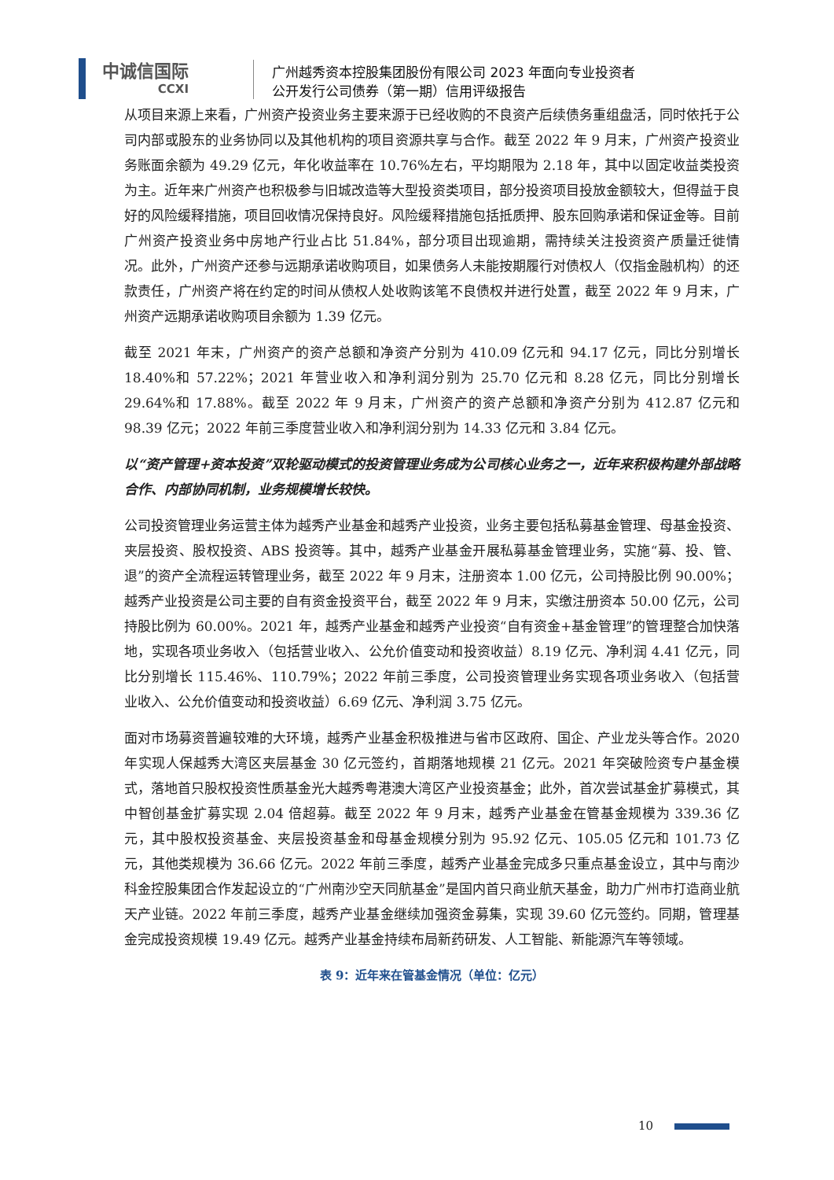中诚信国际
CCXI
广州越秀资本控股集团股份有限公司 2023 年面向专业投资者
公开发行公司债券（第一期）信用评级报告
从项目来源上来看，广州资产投资业务主要来源于已经收购的不良资产后续债务重组盘活，同时依托于公司内部或股东的业务协同以及其他机构的项目资源共享与合作。截至 2022 年 9 月末，广州资产投资业务账面余额为 49.29 亿元，年化收益率在 10.76%左右，平均期限为 2.18 年，其中以固定收益类投资为主。近年来广州资产也积极参与旧城改造等大型投资类项目，部分投资项目投放金额较大，但得益于良好的风险缓释措施，项目回收情况保持良好。风险缓释措施包括抵质押、股东回购承诺和保证金等。目前广州资产投资业务中房地产行业占比 51.84%，部分项目出现逾期，需持续关注投资资产质量迁徙情况。此外，广州资产还参与远期承诺收购项目，如果债务人未能按期履行对债权人（仅指金融机构）的还款责任，广州资产将在约定的时间从债权人处收购该笔不良债权并进行处置，截至 2022 年 9 月末，广州资产远期承诺收购项目余额为 1.39 亿元。
截至 2021 年末，广州资产的资产总额和净资产分别为 410.09 亿元和 94.17 亿元，同比分别增长 18.40%和 57.22%；2021 年营业收入和净利润分别为 25.70 亿元和 8.28 亿元，同比分别增长 29.64%和 17.88%。截至 2022 年 9 月末，广州资产的资产总额和净资产分别为 412.87 亿元和 98.39 亿元；2022 年前三季度营业收入和净利润分别为 14.33 亿元和 3.84 亿元。
以“资产管理+资本投资”双轮驱动模式的投资管理业务成为公司核心业务之一，近年来积极构建外部战略合作、内部协同机制，业务规模增长较快。
公司投资管理业务运营主体为越秀产业基金和越秀产业投资，业务主要包括私募基金管理、母基金投资、夹层投资、股权投资、ABS 投资等。其中，越秀产业基金开展私募基金管理业务，实施“募、投、管、退”的资产全流程运转管理业务，截至 2022 年 9 月末，注册资本 1.00 亿元，公司持股比例 90.00%；越秀产业投资是公司主要的自有资金投资平台，截至 2022 年 9 月末，实缴注册资本 50.00 亿元，公司持股比例为 60.00%。2021 年，越秀产业基金和越秀产业投资“自有资金+基金管理”的管理整合加快落地，实现各项业务收入（包括营业收入、公允价值变动和投资收益）8.19 亿元、净利润 4.41 亿元，同比分别增长 115.46%、110.79%；2022 年前三季度，公司投资管理业务实现各项业务收入（包括营业收入、公允价值变动和投资收益）6.69 亿元、净利润 3.75 亿元。
面对市场募资普遍较难的大环境，越秀产业基金积极推进与省市区政府、国企、产业龙头等合作。2020 年实现人保越秀大湾区夹层基金 30 亿元签约，首期落地规模 21 亿元。2021 年突破险资专户基金模式，落地首只股权投资性质基金光大越秀粤港澳大湾区产业投资基金；此外，首次尝试基金扩募模式，其中智创基金扩募实现 2.04 倍超募。截至 2022 年 9 月末，越秀产业基金在管基金规模为 339.36 亿元，其中股权投资基金、夹层投资基金和母基金规模分别为 95.92 亿元、105.05 亿元和 101.73 亿元，其他类规模为 36.66 亿元。2022 年前三季度，越秀产业基金完成多只重点基金设立，其中与南沙科金控股集团合作发起设立的“广州南沙空天同航基金”是国内首只商业航天基金，助力广州市打造商业航天产业链。2022 年前三季度，越秀产业基金继续加强资金募集，实现 39.60 亿元签约。同期，管理基金完成投资规模 19.49 亿元。越秀产业基金持续布局新药研发、人工智能、新能源汽车等领域。
表 9：近年来在管基金情况（单位：亿元）
10